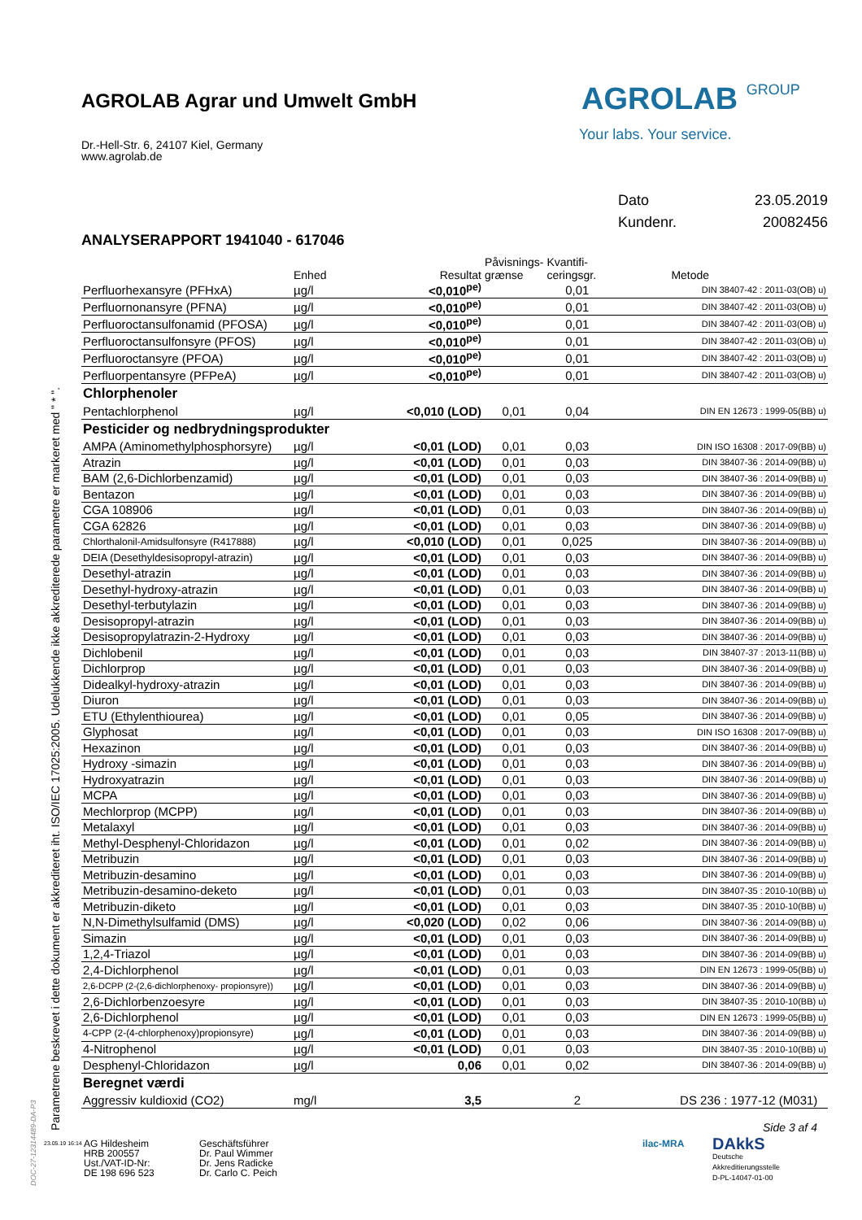AGROLAB Agrar und Umwelt GmbH
Dr.-Hell-Str. 6, 24107 Kiel, Germany
www.agrolab.de
AGROLAB GROUP
Your labs. Your service.
Dato 23.05.2019
Kundenr. 20082456
ANALYSERAPPORT 1941040 - 617046
Parametrene beskrevet i dette dokument er akkrediteret iht. ISO/IEC 17025:2005. Udelukkende ikke akkrediterede parametre er markeret med " * ".
| | Enhed | Resultat | Påvisnings- grænse | Kvantifi- ceringsgr. | | Metode |
| --- | --- | --- | --- | --- | --- | --- |
| Perfluorhexansyre (PFHxA) | µg/l | <0,010<sup>pe)</sup> | | 0,01 | | DIN 38407-42 : 2011-03(OB) u) |
| Perfluornonansyre (PFNA) | µg/l | <0,010<sup>pe)</sup> | | 0,01 | | DIN 38407-42 : 2011-03(OB) u) |
| Perfluoroctansulfonamid (PFOSA) | µg/l | <0,010<sup>pe)</sup> | | 0,01 | | DIN 38407-42 : 2011-03(OB) u) |
| Perfluoroctansulfonsyre (PFOS) | µg/l | <0,010<sup>pe)</sup> | | 0,01 | | DIN 38407-42 : 2011-03(OB) u) |
| Perfluoroctansyre (PFOA) | µg/l | <0,010<sup>pe)</sup> | | 0,01 | | DIN 38407-42 : 2011-03(OB) u) |
| Perfluorpentansyre (PFPeA) | µg/l | <0,010<sup>pe)</sup> | | 0,01 | | DIN 38407-42 : 2011-03(OB) u) |
| Chlorphenoler | | | | | | |
| Pentachlorphenol | µg/l | <0,010 (LOD) | 0,01 | 0,04 | | DIN EN 12673 : 1999-05(BB) u) |
| Pesticider og nedbrydningsprodukter | | | | | | |
| AMPA (Aminomethylphosphorsyre) | µg/l | <0,01 (LOD) | 0,01 | 0,03 | | DIN ISO 16308 : 2017-09(BB) u) |
| Atrazin | µg/l | <0,01 (LOD) | 0,01 | 0,03 | | DIN 38407-36 : 2014-09(BB) u) |
| BAM (2,6-Dichlorbenzamid) | µg/l | <0,01 (LOD) | 0,01 | 0,03 | | DIN 38407-36 : 2014-09(BB) u) |
| Bentazon | µg/l | <0,01 (LOD) | 0,01 | 0,03 | | DIN 38407-36 : 2014-09(BB) u) |
| CGA 108906 | µg/l | <0,01 (LOD) | 0,01 | 0,03 | | DIN 38407-36 : 2014-09(BB) u) |
| CGA 62826 | µg/l | <0,01 (LOD) | 0,01 | 0,03 | | DIN 38407-36 : 2014-09(BB) u) |
| Chlorthalonil-Amidsulfonsyre (R417888) | µg/l | <0,010 (LOD) | 0,01 | 0,025 | | DIN 38407-36 : 2014-09(BB) u) |
| DEIA (Desethyldesisopropyl-atrazin) | µg/l | <0,01 (LOD) | 0,01 | 0,03 | | DIN 38407-36 : 2014-09(BB) u) |
| Desethyl-atrazin | µg/l | <0,01 (LOD) | 0,01 | 0,03 | | DIN 38407-36 : 2014-09(BB) u) |
| Desethyl-hydroxy-atrazin | µg/l | <0,01 (LOD) | 0,01 | 0,03 | | DIN 38407-36 : 2014-09(BB) u) |
| Desethyl-terbutylazin | µg/l | <0,01 (LOD) | 0,01 | 0,03 | | DIN 38407-36 : 2014-09(BB) u) |
| Desisopropyl-atrazin | µg/l | <0,01 (LOD) | 0,01 | 0,03 | | DIN 38407-36 : 2014-09(BB) u) |
| Desisopropylatrazin-2-Hydroxy | µg/l | <0,01 (LOD) | 0,01 | 0,03 | | DIN 38407-36 : 2014-09(BB) u) |
| Dichlobenil | µg/l | <0,01 (LOD) | 0,01 | 0,03 | | DIN 38407-37 : 2013-11(BB) u) |
| Dichlorprop | µg/l | <0,01 (LOD) | 0,01 | 0,03 | | DIN 38407-36 : 2014-09(BB) u) |
| Didealkyl-hydroxy-atrazin | µg/l | <0,01 (LOD) | 0,01 | 0,03 | | DIN 38407-36 : 2014-09(BB) u) |
| Diuron | µg/l | <0,01 (LOD) | 0,01 | 0,03 | | DIN 38407-36 : 2014-09(BB) u) |
| ETU (Ethylenthiourea) | µg/l | <0,01 (LOD) | 0,01 | 0,05 | | DIN 38407-36 : 2014-09(BB) u) |
| Glyphosat | µg/l | <0,01 (LOD) | 0,01 | 0,03 | | DIN ISO 16308 : 2017-09(BB) u) |
| Hexazinon | µg/l | <0,01 (LOD) | 0,01 | 0,03 | | DIN 38407-36 : 2014-09(BB) u) |
| Hydroxy -simazin | µg/l | <0,01 (LOD) | 0,01 | 0,03 | | DIN 38407-36 : 2014-09(BB) u) |
| Hydroxyatrazin | µg/l | <0,01 (LOD) | 0,01 | 0,03 | | DIN 38407-36 : 2014-09(BB) u) |
| MCPA | µg/l | <0,01 (LOD) | 0,01 | 0,03 | | DIN 38407-36 : 2014-09(BB) u) |
| Mechlorprop (MCPP) | µg/l | <0,01 (LOD) | 0,01 | 0,03 | | DIN 38407-36 : 2014-09(BB) u) |
| Metalaxyl | µg/l | <0,01 (LOD) | 0,01 | 0,03 | | DIN 38407-36 : 2014-09(BB) u) |
| Methyl-Desphenyl-Chloridazon | µg/l | <0,01 (LOD) | 0,01 | 0,02 | | DIN 38407-36 : 2014-09(BB) u) |
| Metribuzin | µg/l | <0,01 (LOD) | 0,01 | 0,03 | | DIN 38407-36 : 2014-09(BB) u) |
| Metribuzin-desamino | µg/l | <0,01 (LOD) | 0,01 | 0,03 | | DIN 38407-36 : 2014-09(BB) u) |
| Metribuzin-desamino-deketo | µg/l | <0,01 (LOD) | 0,01 | 0,03 | | DIN 38407-35 : 2010-10(BB) u) |
| Metribuzin-diketo | µg/l | <0,01 (LOD) | 0,01 | 0,03 | | DIN 38407-35 : 2010-10(BB) u) |
| N,N-Dimethylsulfamid (DMS) | µg/l | <0,020 (LOD) | 0,02 | 0,06 | | DIN 38407-36 : 2014-09(BB) u) |
| Simazin | µg/l | <0,01 (LOD) | 0,01 | 0,03 | | DIN 38407-36 : 2014-09(BB) u) |
| 1,2,4-Triazol | µg/l | <0,01 (LOD) | 0,01 | 0,03 | | DIN 38407-36 : 2014-09(BB) u) |
| 2,4-Dichlorphenol | µg/l | <0,01 (LOD) | 0,01 | 0,03 | | DIN EN 12673 : 1999-05(BB) u) |
| 2,6-DCPP (2-(2,6-dichlorphenoxy- propionsyre)) | µg/l | <0,01 (LOD) | 0,01 | 0,03 | | DIN 38407-36 : 2014-09(BB) u) |
| 2,6-Dichlorbenzoesyre | µg/l | <0,01 (LOD) | 0,01 | 0,03 | | DIN 38407-35 : 2010-10(BB) u) |
| 2,6-Dichlorphenol | µg/l | <0,01 (LOD) | 0,01 | 0,03 | | DIN EN 12673 : 1999-05(BB) u) |
| 4-CPP (2-(4-chlorphenoxy)propionsyre) | µg/l | <0,01 (LOD) | 0,01 | 0,03 | | DIN 38407-36 : 2014-09(BB) u) |
| 4-Nitrophenol | µg/l | <0,01 (LOD) | 0,01 | 0,03 | | DIN 38407-35 : 2010-10(BB) u) |
| Desphenyl-Chloridazon | µg/l | 0,06 | 0,01 | 0,02 | | DIN 38407-36 : 2014-09(BB) u) |
| Beregnet værdi | | | | | | |
| Aggressiv kuldioxid (CO2) | mg/l | 3,5 | | 2 | | DS 236 : 1977-12 (M031) |
Side 3 af 4
23.05.19 16:14
AG Hildesheim
HRB 200557
Ust./VAT-ID-Nr:
DE 198 696 523
Geschäftsführer
Dr. Paul Wimmer
Dr. Jens Radicke
Dr. Carlo C. Peich
ilac-MRA
DAkkS
Deutsche
Akkreditierungsstelle
D-PL-14047-01-00
DOC-27-12314489-DA-P3